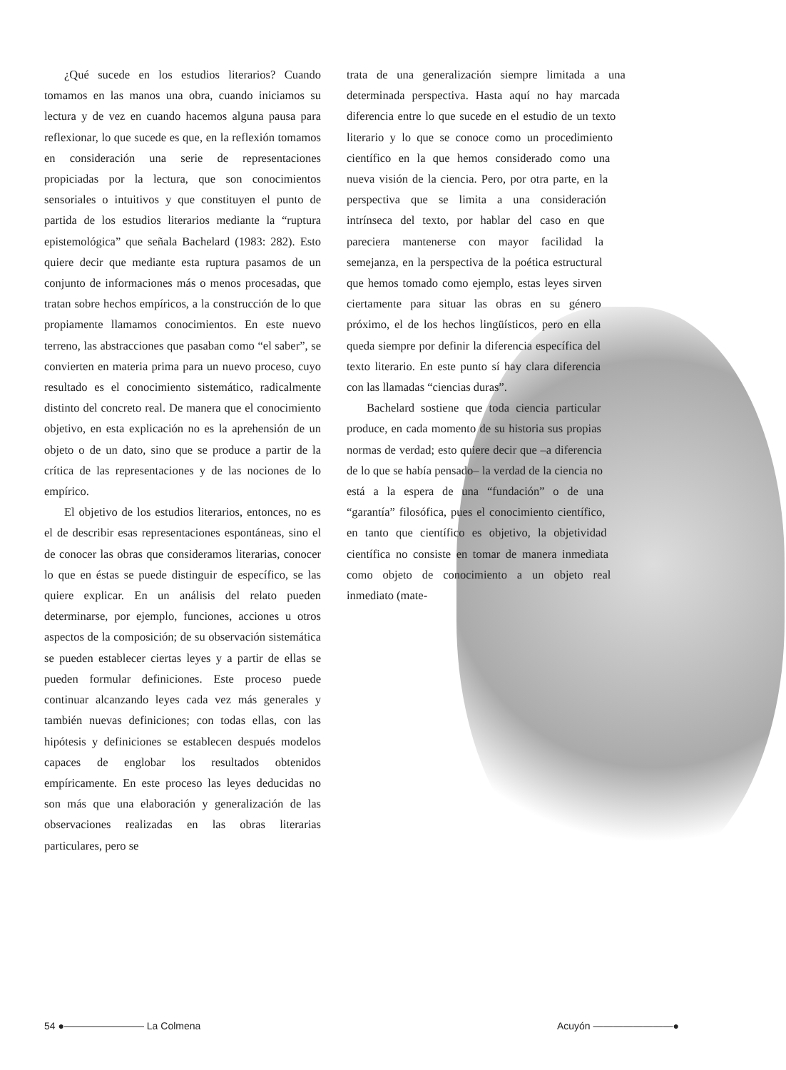¿Qué sucede en los estudios literarios? Cuando tomamos en las manos una obra, cuando iniciamos su lectura y de vez en cuando hacemos alguna pausa para reflexionar, lo que sucede es que, en la reflexión tomamos en consideración una serie de representaciones propiciadas por la lectura, que son conocimientos sensoriales o intuitivos y que constituyen el punto de partida de los estudios literarios mediante la “ruptura epistemológica” que señala Bachelard (1983: 282). Esto quiere decir que mediante esta ruptura pasamos de un conjunto de informaciones más o menos procesadas, que tratan sobre hechos empíricos, a la construcción de lo que propiamente llamamos conocimientos. En este nuevo terreno, las abstracciones que pasaban como “el saber”, se convierten en materia prima para un nuevo proceso, cuyo resultado es el conocimiento sistemático, radicalmente distinto del concreto real. De manera que el conocimiento objetivo, en esta explicación no es la aprehensión de un objeto o de un dato, sino que se produce a partir de la crítica de las representaciones y de las nociones de lo empírico.
El objetivo de los estudios literarios, entonces, no es el de describir esas representaciones espontáneas, sino el de conocer las obras que consideramos literarias, conocer lo que en éstas se puede distinguir de específico, se las quiere explicar. En un análisis del relato pueden determinarse, por ejemplo, funciones, acciones u otros aspectos de la composición; de su observación sistemática se pueden establecer ciertas leyes y a partir de ellas se pueden formular definiciones. Este proceso puede continuar alcanzando leyes cada vez más generales y también nuevas definiciones; con todas ellas, con las hipótesis y definiciones se establecen después modelos capaces de englobar los resultados obtenidos empíricamente. En este proceso las leyes deducidas no son más que una elaboración y generalización de las observaciones realizadas en las obras literarias particulares, pero se
trata de una generalización siempre limitada a una determinada perspectiva. Hasta aquí no hay marcada diferencia entre lo que sucede en el estudio de un texto literario y lo que se conoce como un procedimiento científico en la que hemos considerado como una nueva visión de la ciencia. Pero, por otra parte, en la perspectiva que se limita a una consideración intrínseca del texto, por hablar del caso en que pareciera mantenerse con mayor facilidad la semejanza, en la perspectiva de la poética estructural que hemos tomado como ejemplo, estas leyes sirven ciertamente para situar las obras en su género próximo, el de los hechos lingüísticos, pero en ella queda siempre por definir la diferencia específica del texto literario. En este punto sí hay clara diferencia con las llamadas “ciencias duras”.
Bachelard sostiene que toda ciencia particular produce, en cada momento de su historia sus propias normas de verdad; esto quiere decir que –a diferencia de lo que se había pensado– la verdad de la ciencia no está a la espera de una “fundación” o de una “garantía” filosófica, pues el conocimiento científico, en tanto que científico es objetivo, la objetividad científica no consiste en tomar de manera inmediata como objeto de conocimiento a un objeto real inmediato (mate-
54 ●———————— La Colmena Acuyón ————————●